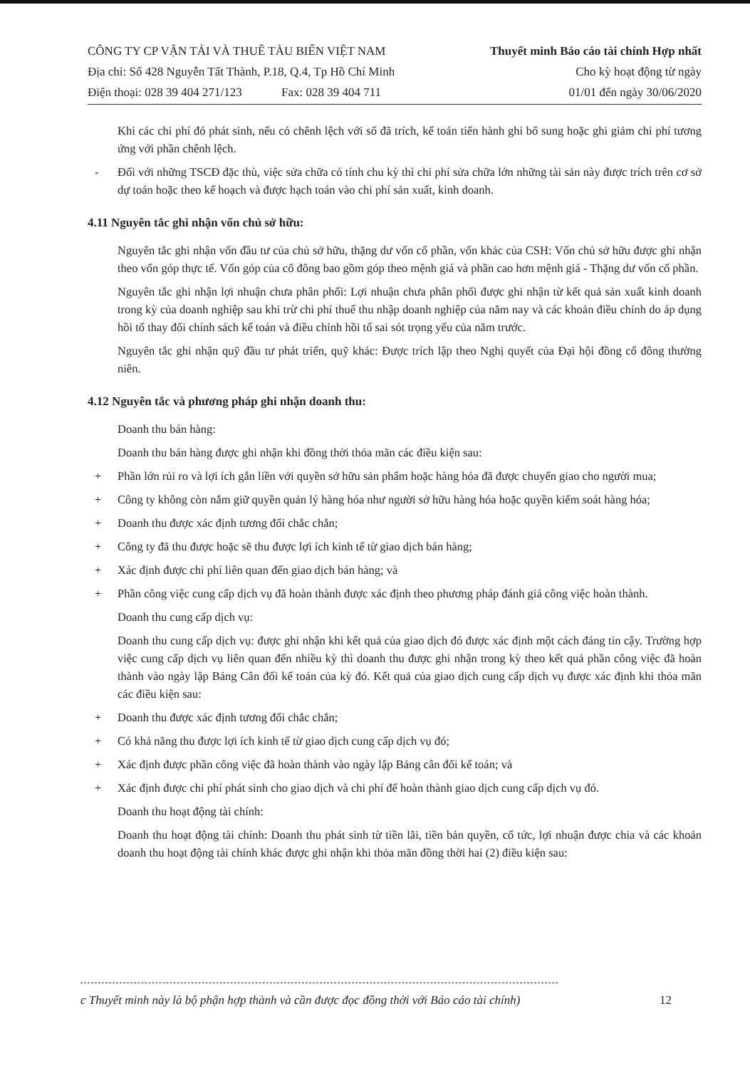CÔNG TY CP VẬN TẢI VÀ THUÊ TÀU BIỂN VIỆT NAM
Địa chỉ: Số 428 Nguyễn Tất Thành, P.18, Q.4, Tp Hồ Chí Minh
Điện thoại: 028 39 404 271/123 Fax: 028 39 404 711
Thuyết minh Báo cáo tài chính Hợp nhất
Cho kỳ hoạt động từ ngày
01/01 đến ngày 30/06/2020
Khi các chi phí đó phát sinh, nếu có chênh lệch với số đã trích, kế toán tiến hành ghi bổ sung hoặc ghi giảm chi phí tương ứng với phần chênh lệch.
- Đối với những TSCĐ đặc thù, việc sửa chữa có tính chu kỳ thì chi phí sửa chữa lớn những tài sản này được trích trên cơ sở dự toán hoặc theo kế hoạch và được hạch toán vào chi phí sản xuất, kinh doanh.
4.11 Nguyên tắc ghi nhận vốn chủ sở hữu:
Nguyên tắc ghi nhận vốn đầu tư của chủ sở hữu, thặng dư vốn cổ phần, vốn khác của CSH: Vốn chủ sở hữu được ghi nhận theo vốn góp thực tế. Vốn góp của cổ đông bao gồm góp theo mệnh giá và phần cao hơn mệnh giá - Thặng dư vốn cổ phần.
Nguyên tắc ghi nhận lợi nhuận chưa phân phối: Lợi nhuận chưa phân phối được ghi nhận từ kết quả sản xuất kinh doanh trong kỳ của doanh nghiệp sau khi trừ chi phí thuế thu nhập doanh nghiệp của năm nay và các khoản điều chỉnh do áp dụng hồi tố thay đổi chính sách kế toán và điều chỉnh hồi tố sai sót trọng yếu của năm trước.
Nguyên tắc ghi nhận quỹ đầu tư phát triển, quỹ khác: Được trích lập theo Nghị quyết của Đại hội đồng cổ đông thường niên.
4.12 Nguyên tắc và phương pháp ghi nhận doanh thu:
Doanh thu bán hàng:
Doanh thu bán hàng được ghi nhận khi đồng thời thỏa mãn các điều kiện sau:
+ Phần lớn rủi ro và lợi ích gắn liền với quyền sở hữu sản phẩm hoặc hàng hóa đã được chuyển giao cho người mua;
+ Công ty không còn nắm giữ quyền quản lý hàng hóa như người sở hữu hàng hóa hoặc quyền kiểm soát hàng hóa;
+ Doanh thu được xác định tương đối chắc chắn;
+ Công ty đã thu được hoặc sẽ thu được lợi ích kinh tế từ giao dịch bán hàng;
+ Xác định được chi phí liên quan đến giao dịch bán hàng; và
+ Phần công việc cung cấp dịch vụ đã hoàn thành được xác định theo phương pháp đánh giá công việc hoàn thành.
Doanh thu cung cấp dịch vụ:
Doanh thu cung cấp dịch vụ: được ghi nhận khi kết quả của giao dịch đó được xác định một cách đáng tin cậy. Trường hợp việc cung cấp dịch vụ liên quan đến nhiều kỳ thì doanh thu được ghi nhận trong kỳ theo kết quả phần công việc đã hoàn thành vào ngày lập Bảng Cân đối kế toán của kỳ đó. Kết quả của giao dịch cung cấp dịch vụ được xác định khi thỏa mãn các điều kiện sau:
+ Doanh thu được xác định tương đối chắc chắn;
+ Có khả năng thu được lợi ích kinh tế từ giao dịch cung cấp dịch vụ đó;
+ Xác định được phần công việc đã hoàn thành vào ngày lập Bảng cân đối kế toán; và
+ Xác định được chi phí phát sinh cho giao dịch và chi phí để hoàn thành giao dịch cung cấp dịch vụ đó.
Doanh thu hoạt động tài chính:
Doanh thu hoạt động tài chính: Doanh thu phát sinh từ tiền lãi, tiền bản quyền, cổ tức, lợi nhuận được chia và các khoản doanh thu hoạt động tài chính khác được ghi nhận khi thỏa mãn đồng thời hai (2) điều kiện sau:
c Thuyết minh này là bộ phận hợp thành và cần được đọc đồng thời với Báo cáo tài chính) 12